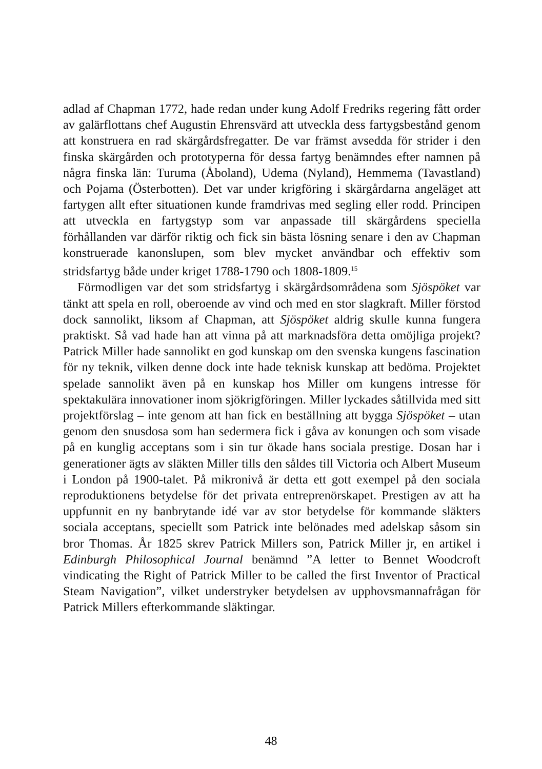adlad af Chapman 1772, hade redan under kung Adolf Fredriks regering fått order av galärflottans chef Augustin Ehrensvärd att utveckla dess fartygsbestånd genom att konstruera en rad skärgårdsfregatter. De var främst avsedda för strider i den finska skärgården och prototyperna för dessa fartyg benämndes efter namnen på några finska län: Turuma (Åboland), Udema (Nyland), Hemmema (Tavastland) och Pojama (Österbotten). Det var under krigföring i skärgårdarna angeläget att fartygen allt efter situationen kunde framdrivas med segling eller rodd. Principen att utveckla en fartygstyp som var anpassade till skärgårdens speciella förhållanden var därför riktig och fick sin bästa lösning senare i den av Chapman konstruerade kanonslupen, som blev mycket användbar och effektiv som stridsfartyg både under kriget 1788-1790 och 1808-1809.<sup>15</sup>
Förmodligen var det som stridsfartyg i skärgårdsområdena som Sjöspöket var tänkt att spela en roll, oberoende av vind och med en stor slagkraft. Miller förstod dock sannolikt, liksom af Chapman, att Sjöspöket aldrig skulle kunna fungera praktiskt. Så vad hade han att vinna på att marknadsföra detta omöjliga projekt? Patrick Miller hade sannolikt en god kunskap om den svenska kungens fascination för ny teknik, vilken denne dock inte hade teknisk kunskap att bedöma. Projektet spelade sannolikt även på en kunskap hos Miller om kungens intresse för spektakulära innovationer inom sjökrigföringen. Miller lyckades såtillvida med sitt projektförslag – inte genom att han fick en beställning att bygga Sjöspöket – utan genom den snusdosa som han sedermera fick i gåva av konungen och som visade på en kunglig acceptans som i sin tur ökade hans sociala prestige. Dosan har i generationer ägts av släkten Miller tills den såldes till Victoria och Albert Museum i London på 1900-talet. På mikronivå är detta ett gott exempel på den sociala reproduktionens betydelse för det privata entreprenörskapet. Prestigen av att ha uppfunnit en ny banbrytande idé var av stor betydelse för kommande släkters sociala acceptans, speciellt som Patrick inte belönades med adelskap såsom sin bror Thomas. År 1825 skrev Patrick Millers son, Patrick Miller jr, en artikel i Edinburgh Philosophical Journal benämnd ”A letter to Bennet Woodcroft vindicating the Right of Patrick Miller to be called the first Inventor of Practical Steam Navigation”, vilket understryker betydelsen av upphovsmannafrågan för Patrick Millers efterkommande släktingar.
48